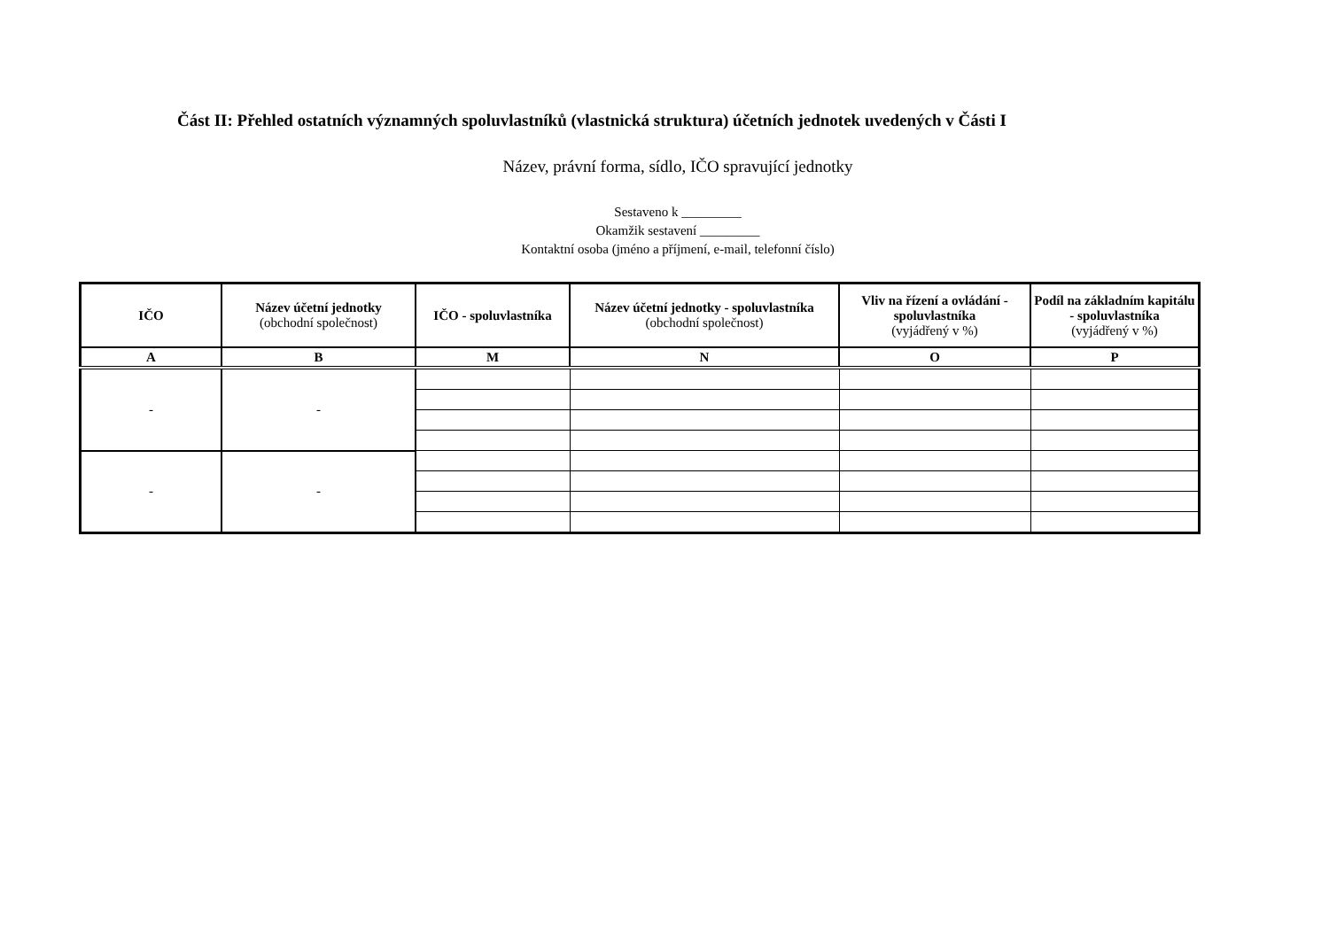Část II: Přehled ostatních významných spoluvlastníků (vlastnická struktura) účetních jednotek uvedených v Části I
Název, právní forma, sídlo, IČO spravující jednotky
Sestaveno k _________
Okamžik sestavení _________
Kontaktní osoba (jméno a příjmení, e-mail, telefonní číslo)
| IČO | Název účetní jednotky (obchodní společnost) | IČO - spoluvlastníka | Název účetní jednotky - spoluvlastníka (obchodní společnost) | Vliv na řízení a ovládání - spoluvlastníka (vyjádřený v %) | Podíl na základním kapitálu - spoluvlastníka (vyjádřený v %) |
| --- | --- | --- | --- | --- | --- |
| A | B | M | N | O | P |
| - | - | | | | |
| - | - | | | | |